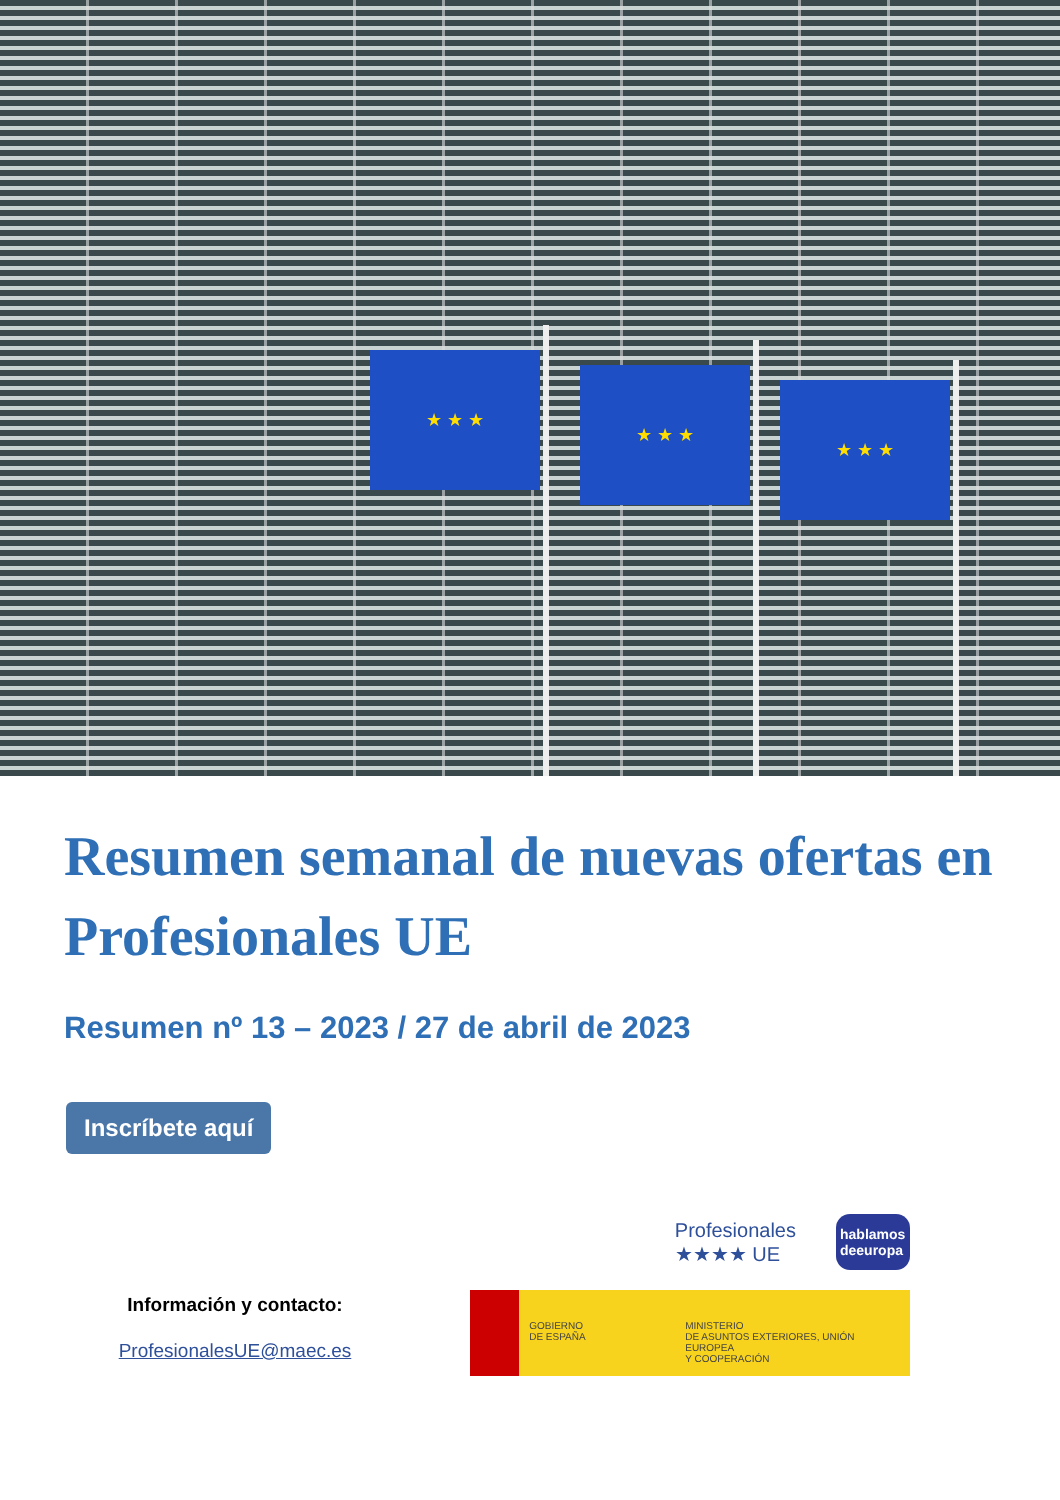★ ★ ★
★ ★ ★
★ ★ ★
Resumen semanal de nuevas ofertas en Profesionales UE
Resumen nº 13 – 2023 / 27 de abril de 2023
Inscríbete aquí
Información y contacto:
ProfesionalesUE@maec.es
Profesionales
★★★★ UE
hablamos deeuropa
GOBIERNO
DE ESPAÑA
MINISTERIO
DE ASUNTOS EXTERIORES, UNIÓN EUROPEA
Y COOPERACIÓN